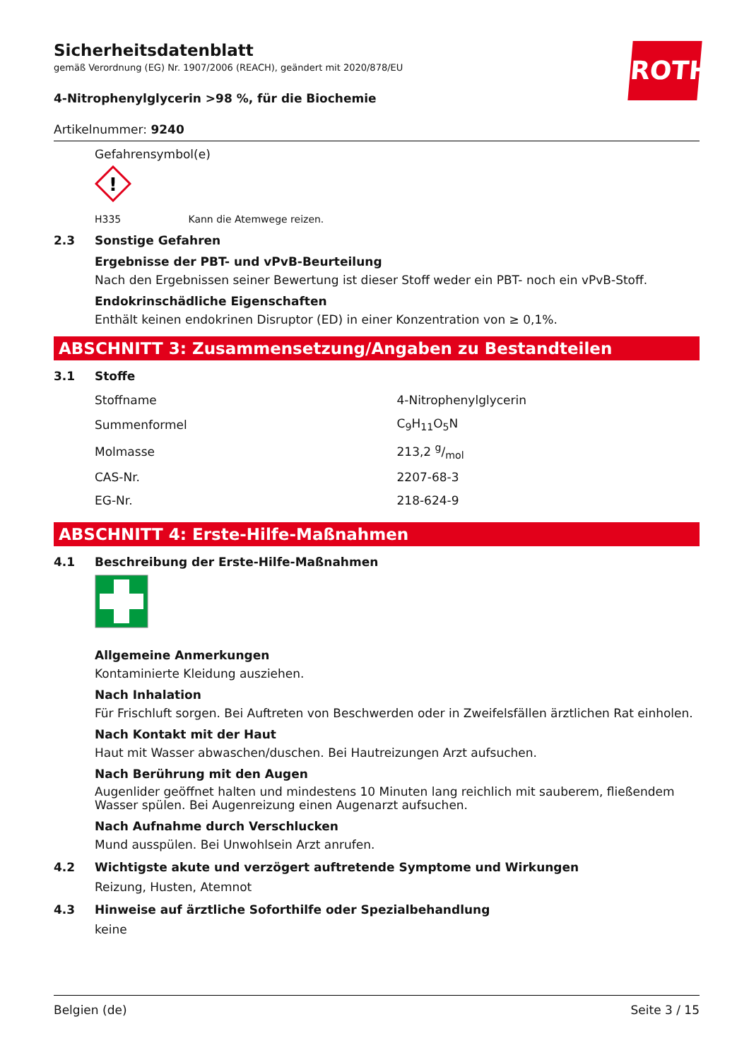ROTH
Sicherheitsdatenblatt
gemäß Verordnung (EG) Nr. 1907/2006 (REACH), geändert mit 2020/878/EU
4-Nitrophenylglycerin >98 %, für die Biochemie
Artikelnummer: 9240
Gefahrensymbol(e)
!
H335 Kann die Atemwege reizen.
2.3 Sonstige Gefahren
Ergebnisse der PBT- und vPvB-Beurteilung
Nach den Ergebnissen seiner Bewertung ist dieser Stoff weder ein PBT- noch ein vPvB-Stoff.
Endokrinschädliche Eigenschaften
Enthält keinen endokrinen Disruptor (ED) in einer Konzentration von ≥ 0,1%.
ABSCHNITT 3: Zusammensetzung/Angaben zu Bestandteilen
3.1 Stoffe
| Stoffname | 4-Nitrophenylglycerin |
| Summenformel | C<sub>9</sub>H<sub>11</sub>O<sub>5</sub>N |
| Molmasse | 213,2 g/mol |
| CAS-Nr. | 2207-68-3 |
| EG-Nr. | 218-624-9 |
ABSCHNITT 4: Erste-Hilfe-Maßnahmen
4.1 Beschreibung der Erste-Hilfe-Maßnahmen
Allgemeine Anmerkungen
Kontaminierte Kleidung ausziehen.
Nach Inhalation
Für Frischluft sorgen. Bei Auftreten von Beschwerden oder in Zweifelsfällen ärztlichen Rat einholen.
Nach Kontakt mit der Haut
Haut mit Wasser abwaschen/duschen. Bei Hautreizungen Arzt aufsuchen.
Nach Berührung mit den Augen
Augenlider geöffnet halten und mindestens 10 Minuten lang reichlich mit sauberem, fließendem Wasser spülen. Bei Augenreizung einen Augenarzt aufsuchen.
Nach Aufnahme durch Verschlucken
Mund ausspülen. Bei Unwohlsein Arzt anrufen.
4.2 Wichtigste akute und verzögert auftretende Symptome und Wirkungen
Reizung, Husten, Atemnot
4.3 Hinweise auf ärztliche Soforthilfe oder Spezialbehandlung
keine
Belgien (de) Seite 3 / 15